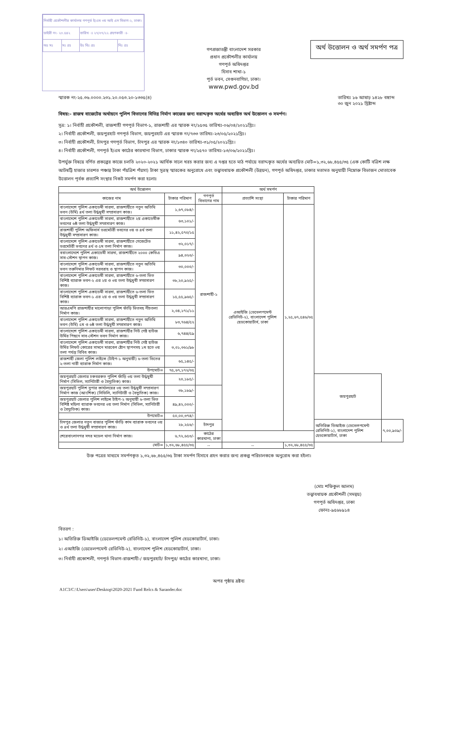| নির্বাহী প্রকৌশলীর কার্যালয় গণপূর্ত ই/এম ৩য় আই এস বিভাগ-২, ঢাকা। | | | |
| ডাইরী নং- ২০.৫৪২ | | তারিখ ঃ ২৭/০৭/২২ গ্রহণকারী ঃ- | |
| অঃ সঃ | সঃ প্রঃ | উঃ বিঃ প্রঃ | নিঃ প্রঃ |
গণপ্রজাতন্ত্রী বাংলাদেশ সরকার
প্রধান প্রকৌশলীর কার্যালয়
গণপূর্ত অধিদপ্তর
হিসাব শাখা-১
পূর্ত ভবন, সেগুনবাগিচা, ঢাকা।
www.pwd.gov.bd
অর্থ উত্তোলন ও অর্থ সমর্পণ পত্র
স্মারক নং-২৫.৩৬.০০০০.২৩১.২০.০৫৩.২০-১৩৩৫(৪) তারিখঃ ১৬ আষাঢ় ১৪২৮ বঙ্গাব্দ
৩০ জুন ২০২১ খ্রিষ্টাব্দ
বিষয়:- রাজস্ব বাজেটের অর্থায়নে পুলিশ বিভাগের বিভিন্ন নির্মাণ কাজের জন্য বরাদ্দকৃত অর্থের অব্যয়িত অর্থ উত্তোলন ও সমর্পণ।
সূত্র: ১। নির্বাহী প্রকৌশলী, রাজশাহী গণপূর্ত বিভাগ-১, রাজশাহী এর স্মারক নং/২৫৩৫ তারিখঃ-০৬/০৪/২০২১খ্রিঃ।
২। নির্বাহী প্রকৌশলী, জয়পুরহাট গণপূর্ত বিভাগ, জয়পুরহাট এর স্মারক নং/৭৩৩ তারিখঃ-২৩/০৫/২০২১খ্রিঃ।
৩। নির্বাহী প্রকৌশলী, চাঁদপুর গণপূর্ত বিভাগ, চাঁদপুর এর স্মারক নং/১৩৪০ তারিখঃ-৩১/০৫/২০২১খ্রিঃ।
৪। নির্বাহী প্রকৌশলী, গণপূর্ত ই/এম কাঠের কারখানা বিভাগ, ঢাকার স্মারক নং/২৫৭০ তারিখঃ-১৩/০৬/২০২১খ্রিঃ।
উপর্যুক্ত বিষয়ে বর্ণিত প্রকল্পের কাজে চলতি ২০২০-২০২১ আর্থিক সালে খরচ করার জন্য এ দপ্তর হতে মাঠ পর্যায়ে বরাদ্দকৃত অর্থের অব্যয়িত মোট=১,৩২,৬৮,৪৫৫/৩৫ (এক কোটি বত্রিশ লক্ষ আটষট্টি হাজার চারশত পঞ্চান্ন টাকা পঁয়ত্রিশ পঁয়সা) টাকা সূত্রস্থ স্মারকের অনুরোধে এবং তত্ত্বাবধায়ক প্রকৌশলী (উন্নয়ন), গণপূর্ত অধিদপ্তর, ঢাকার মতামত অনুযায়ী নিম্নোক্ত বিভাজন মোতাবেক উত্তোলন পূর্বক প্রত্যাশি সংস্থার নিকট সমর্পণ করা হলোঃ
| অর্থ উত্তোলন | | | অর্থ সমর্পণ | | | |
| --- | --- | --- | --- | --- | --- | --- |
| কাজের নাম | টাকার পরিমাণ | গণপূর্ত বিভাগের নাম | প্রত্যাশি সংস্থা | টাকার পরিমাণ | | |
| বাংলাদেশে পুলিশ একাডেমী সারদা, রাজশাহীতে নতুন অতিথি ভবন (উর্মি) ৪র্থ তলা উর্দ্ধমুখী সম্প্রসারণ কাজ। | ১,৬৭,০৮৪/- | রাজশাহী-১ | এআইজি (ডেভেলপমেন্ট রেভিনিউ-২), বাংলাদেশ পুলিশ হেডকোয়ার্টার্স, ঢাকা | ১,২৫,৬৭,৫৪৬/৩৫ | | |
| বাংলাদেশে পুলিশ একাডেমী সারদা, রাজশাহীতে ২য় একাডেমীক ভবনের ৬ষ্ঠ তলা উর্দ্ধমুখী সম্প্রসারণ কাজ। | ৬৩,১০১/- | | | | | |
| রাজশাহী পুলিশ অফিসার্স ডরমেটরী ভবনের ৩য় ও ৪র্থ তলা উর্দ্ধমুখী সম্প্রসারণ কাজ। | ১১,৪২,৫৭০/১৫ | | | | | |
| বাংলাদেশে পুলিশ একাডেমী সারদা, রাজশাহীতে গেজেটেড ডরমেটরী ভবনের ৪র্থ ও ৫ম তলা নির্মাণ কাজ। | ৩২,০১৭/- | | | | | |
| ববাংলাদেশে পুলিশ একাডেমী সারদা, রাজশাহীতে ২০০০ কেভিএ সাব-স্টেশন স্থাপন কাজ। | ৯৪,৩২৩/- | | | | | |
| বাংলাদেশে পুলিশ একাডেমী সারদা, রাজশাহীতে নতুন অতিথি ভবন তরুনিমার লিফট সরবরাহ ও স্থাপন কাজ। | ৩০,০০০/- | | | | | |
| বাংলাদেশে পুলিশ একাডেমী সারদা, রাজশাহীতে ৬-তলা ভিত বিশিষ্ট ব্যারাক ভবন-২ এর ২য় ও ৩য় তলা উর্দ্ধমুখী সম্প্রসারণ কাজ। | ৩৮,২০,৯২৫/- | | | | | |
| বাংলাদেশে পুলিশ একাডেমী সারদা, রাজশাহীতে ৬-তলা ভিত বিশিষ্ট ব্যারাক ভবন-১ এর ২য় ও ৩য় তলা উর্দ্ধমুখী সম্প্রসারণ কাজ। | ১৫,৫৫,৯৬৫/- | | | | | |
| আরএমপি রাজশাহীর মালোপাড়া পুলিশ ফাঁড়ি ভিতসহ নীচতলা নির্মাণ কাজ। | ২,০৪,১৭১/১১ | | | | | |
| বাংলাদেশে পুলিশ একাডেমী সারদা, রাজশাহীতে নতুন অতিথি ভবন (উর্মি) ৫ম ও ৬ষ্ঠ তলা উর্দ্ধমুখী সম্প্রসারণ কাজ। | ৮৩,৭৬৪/৫২ | | | | | |
| বাংলাদেশে পুলিশ একাডেমী সারদা, রাজশাহীর নিউ গেষ্ট হাউজ উর্মির পিছনে সাব-স্টেশন ভবন নির্মাণ কাজ। | ৬,৭৪৪/৫৯ | | | | | |
| বাংলাদেশে পুলিশ একাডেমী সারদা, রাজশাহীর নিউ গেষ্ট হাউজ উর্মির লিফট কোরের সামনে মারবেল ষ্টোন স্থাপনসহ ১ম হতে ৩য় তলা পর্যন্ত বিবিধ কাজ। | ৩,০১,৩৬১/৯৮ | | | | | |
| রাজশাহী জেলা পুলিশ লাইন্সে (টাইপ-১ অনুযায়ী) ৬-তলা ভিতের ২-তলা নারী ব্যারাক নির্মাণ কাজ। | ৬৫,১৪৫/- | | | | | |
| উপমোট= | ৭৫,৬৭,১৭২/৩৫ | | | | | |
| জয়পুরহাট জেলার চকবরকত পুলিশ ফাঁড়ি ৩য় তলা উর্দ্ধমুখী নির্মাণ (সিভিল, স্যানিটারী ও বৈদ্যুতিক) কাজ। | ২০,১৮৫/- | | | | জয়পুরহাট | |
| জয়পুরহাট পুলিশ সুপার কার্যালয়ের ৩য় তলা উর্দ্ধমুখী সম্প্রসারণ নির্মাণ কাজ (আংশিক) (সিভিলি, স্যানিটারী ও বৈদ্যুতিক) কাজ। | ৩৮,১৮৯/- | | | | | |
| জয়পুরহাট জেলার পুলিশ লাইন্সে টাইপ-২ অনুযায়ী ৬-তলা ভিত বিশিষ্ট মহিলা ব্যারাক ভবনের ৩য় তলা নির্মাণ (সিভিল, স্যানিটারী ও বৈদ্যুতিক) কাজ। | ৪৯,৪২,০০০/- | | | | | |
| উপমোট= | ৫০,০০,৩৭৪/- | | | | | |
| চাঁদপুর জেলার নতুন বাজার পুলিশ ফাঁড়ি কাম ব্যারাক ভবনের ৩য় ও ৪র্থ তলা উর্দ্ধমুখী সম্প্রসারণ কাজ। | ২৮,২৫৬/- | চাঁদপুর | | | অতিরিক্ত ডিআইজ (ডেভেলপমেন্ট রেভিনিউ-১), বাংলাদেশ পুলিশ হেডকোয়ার্টার্স, ঢাকা | ৭,০০,৯০৯/- |
| শেরেবাংলানগর সদর মডেল থানা নির্মাণ কাজ। | ৬,৭২,৬৫৩/- | কাঠের কারখানা, ঢাকা | | | | |
| মোট= | ১,৩২,৬৮,৪৫৫/৩৫ | -- | -- | ১,৩২,৬৮,৪৫৫/৩৫ | | |
উক্ত পত্রের মাধ্যমে সমর্পণকৃত ১,৩২,৬৮,৪৫৫/৩৫ টাকা সমর্পণ হিসাবে গ্রহন করার জন্য প্রকল্প পরিচালককে অনুরোধ করা হইলা।
(মোঃ শফিকুল আলম)
তত্ত্বাবধায়ক প্রকৌশলী (সমন্বয়)
গণপূর্ত অধিদপ্তর, ঢাকা
ফোনঃ-৯৫৬৮৯১৪
বিতরণ :
১। অতিরিক্ত ডিআইজি (ডেভেলপমেন্ট রেভিনিউ-১), বাংলাদেশ পুলিশ হেডকোয়ার্টার্স, ঢাকা।
২। এআইজি (ডেভেলপমেন্ট রেভিনিউ-২), বাংলাদেশ পুলিশ হেডকোয়ার্টার্স, ঢাকা।
৩। নির্বাহী প্রকোশলী, গণপূর্ত বিভাগ-রাজশাহী-/ জয়পুরহাট/ চাঁদপুর/ কাঠের কারখানা, ঢাকা।
অপর পৃষ্ঠায় দ্রষ্টব্য
A1C3/C:\Users\user\Desktop\2020-2021 Fund Relcs & Sarander.doc